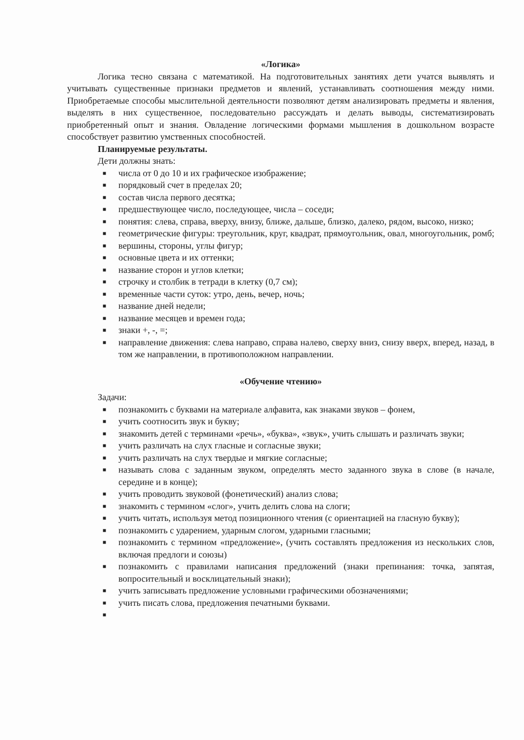«Логика»
Логика тесно связана с математикой. На подготовительных занятиях дети учатся выявлять и учитывать существенные признаки предметов и явлений, устанавливать соотношения между ними. Приобретаемые способы мыслительной деятельности позволяют детям анализировать предметы и явления, выделять в них существенное, последовательно рассуждать и делать выводы, систематизировать приобретенный опыт и знания. Овладение логическими формами мышления в дошкольном возрасте способствует развитию умственных способностей.
Планируемые результаты.
Дети должны знать:
■ числа от 0 до 10 и их графическое изображение;
■ порядковый счет в пределах 20;
■ состав числа первого десятка;
■ предшествующее число, последующее, числа – соседи;
■ понятия: слева, справа, вверху, внизу, ближе, дальше, близко, далеко, рядом, высоко, низко;
■ геометрические фигуры: треугольник, круг, квадрат, прямоугольник, овал, многоугольник, ромб;
■ вершины, стороны, углы фигур;
■ основные цвета и их оттенки;
■ название сторон и углов клетки;
■ строчку и столбик в тетради в клетку (0,7 см);
■ временные части суток: утро, день, вечер, ночь;
■ название дней недели;
■ название месяцев и времен года;
■ знаки +, -, =;
■ направление движения: слева направо, справа налево, сверху вниз, снизу вверх, вперед, назад, в том же направлении, в противоположном направлении.
«Обучение чтению»
Задачи:
■ познакомить с буквами на материале алфавита, как знаками звуков – фонем,
■ учить соотносить звук и букву;
■ знакомить детей с терминами «речь», «буква», «звук», учить слышать и различать звуки;
■ учить различать на слух гласные и согласные звуки;
■ учить различать на слух твердые и мягкие согласные;
■ называть слова с заданным звуком, определять место заданного звука в слове (в начале, середине и в конце);
■ учить проводить звуковой (фонетический) анализ слова;
■ знакомить с термином «слог», учить делить слова на слоги;
■ учить читать, используя метод позиционного чтения (с ориентацией на гласную букву);
■ познакомить с ударением, ударным слогом, ударными гласными;
■ познакомить с термином «предложение», (учить составлять предложения из нескольких слов, включая предлоги и союзы)
■ познакомить с правилами написания предложений (знаки препинания: точка, запятая, вопросительный и восклицательный знаки);
■ учить записывать предложение условными графическими обозначениями;
■ учить писать слова, предложения печатными буквами.
■